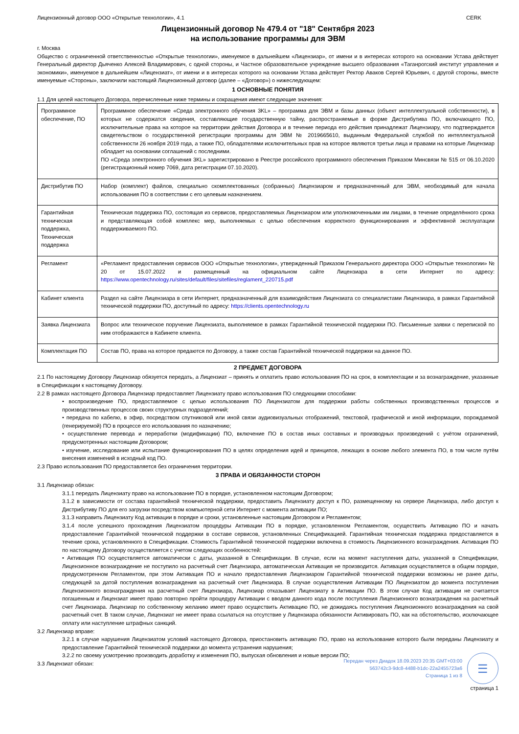Лицензионный договор ООО «Открытые технологии», 4.1 CERK
Лицензионный договор № 479.4 от "18" Сентября 2023
на использование программы для ЭВМ
г. Москва
Общество с ограниченной ответственностью «Открытые технологии», именуемое в дальнейшем «Лицензиар», от имени и в интересах которого на основании Устава действует Генеральный директор Дьяченко Алексей Владимирович, с одной стороны, и Частное образовательное учреждение высшего образования «Таганрогский институт управления и экономики», именуемое в дальнейшем «Лицензиат», от имени и в интересах которого на основании Устава действует Ректор Аваков Сергей Юрьевич, с другой стороны, вместе именуемые «Стороны», заключили настоящий Лицензионный договор (далее – «Договор») о нижеследующем:
1 ОСНОВНЫЕ ПОНЯТИЯ
1.1 Для целей настоящего Договора, перечисленные ниже термины и сокращения имеют следующие значения:
| Программное обеспечение, ПО | Программное обеспечение «Среда электронного обучения 3KL» – программа для ЭВМ и базы данных (объект интеллектуальной собственности), в которых не содержатся сведения, составляющие государственную тайну, распространяемые в форме Дистрибутива ПО, включающего ПО, исключительные права на которое на территории действия Договора и в течение периода его действия принадлежат Лицензиару, что подтверждается свидетельством о государственной регистрации программы для ЭВМ № 2019665610, выданным Федеральной службой по интеллектуальной собственности 26 ноября 2019 года, а также ПО, обладателями исключительных прав на которое являются третьи лица и правами на которые Лицензиар обладает на основании соглашений с последними. ПО «Среда электронного обучения 3KL» зарегистрировано в Реестре российского программного обеспечения Приказом Минсвязи № 515 от 06.10.2020 (регистрационный номер 7069, дата регистрации 07.10.2020). |
| Дистрибутив ПО | Набор (комплект) файлов, специально скомплектованных (собранных) Лицензиаром и предназначенный для ЭВМ, необходимый для начала использования ПО в соответствии с его целевым назначением. |
| Гарантийная техническая поддержка, Техническая поддержка | Техническая поддержка ПО, состоящая из сервисов, предоставляемых Лицензиаром или уполномоченными им лицами, в течение определённого срока и представляющая собой комплекс мер, выполняемых с целью обеспечения корректного функционирования и эффективной эксплуатации поддерживаемого ПО. |
| Регламент | «Регламент предоставления сервисов ООО «Открытые технологии», утвержденный Приказом Генерального директора ООО «Открытые технологии» № 20 от 15.07.2022 и размещенный на официальном сайте Лицензиара в сети Интернет по адресу: https://www.opentechnology.ru/sites/default/files/sitefiles/reglament_220715.pdf |
| Кабинет клиента | Раздел на сайте Лицензиара в сети Интернет, предназначенный для взаимодействия Лицензиата со специалистами Лицензиара, в рамках Гарантийной технической поддержки ПО, доступный по адресу: https://clients.opentechnology.ru |
| Заявка Лицензиата | Вопрос или техническое поручение Лицензиата, выполняемое в рамках Гарантийной технической поддержки ПО. Письменные заявки с перепиской по ним отображаются в Кабинете клиента. |
| Комплектация ПО | Состав ПО, права на которое предаются по Договору, а также состав Гарантийной технической поддержки на данное ПО. |
2 ПРЕДМЕТ ДОГОВОРА
2.1 По настоящему Договору Лицензиар обязуется передать, а Лицензиат – принять и оплатить право использования ПО на срок, в комплектации и за вознаграждение, указанные в Спецификации к настоящему Договору.
2.2 В рамках настоящего Договора Лицензиар предоставляет Лицензиату право использования ПО следующими способами:
• воспроизведение ПО, предоставляемое с целью использования ПО Лицензиатом для поддержки работы собственных производственных процессов и производственных процессов своих структурных подразделений;
• передача по кабелю, в эфир, посредством спутниковой или иной связи аудиовизуальных отображений, текстовой, графической и иной информации, порождаемой (генерируемой) ПО в процессе его использования по назначению;
• осуществление перевода и переработки (модификации) ПО, включение ПО в состав иных составных и производных произведений с учётом ограничений, предусмотренных настоящим Договором;
• изучение, исследование или испытание функционирования ПО в целях определения идей и принципов, лежащих в основе любого элемента ПО, в том числе путём внесения изменений в исходный код ПО.
2.3 Право использования ПО предоставляется без ограничения территории.
3 ПРАВА И ОБЯЗАННОСТИ СТОРОН
3.1 Лицензиар обязан:
3.1.1 передать Лицензиату право на использование ПО в порядке, установленном настоящим Договором;
3.1.2 в зависимости от состава гарантийной технической поддержки, предоставить Лицензиату доступ к ПО, размещенному на сервере Лицензиара, либо доступ к Дистрибутиву ПО для его загрузки посредством компьютерной сети Интернет с момента активации ПО;
3.1.3 направить Лицензиату Код активации в порядке и сроки, установленные настоящим Договором и Регламентом;
3.1.4 после успешного прохождения Лицензиатом процедуры Активации ПО в порядке, установленном Регламентом, осуществить Активацию ПО и начать предоставление Гарантийной технической поддержки в составе сервисов, установленных Спецификацией. Гарантийная техническая поддержка предоставляется в течение срока, установленного в Спецификации. Стоимость Гарантийной технической поддержки включена в стоимость Лицензионного вознаграждения. Активация ПО по настоящему Договору осуществляется с учетом следующих особенностей:
• Активация ПО осуществляется автоматически с даты, указанной в Спецификации. В случае, если на момент наступления даты, указанной в Спецификации, Лицензионное вознаграждение не поступило на расчетный счет Лицензиара, автоматическая Активация не производится. Активация осуществляется в общем порядке, предусмотренном Регламентом, при этом Активация ПО и начало предоставления Лицензиаром Гарантийной технической поддержки возможны не ранее даты, следующей за датой поступления вознаграждения на расчетный счет Лицензиара. В случае осуществления Активации ПО Лицензиатом до момента поступления Лицензионного вознаграждения на расчетный счет Лицензиара, Лицензиар отказывает Лицензиату в Активации ПО. В этом случае Код активации не считается погашенным и Лицензиат имеет право повторно пройти процедуру Активации с вводом данного кода после поступления Лицензионного вознаграждения на расчетный счет Лицензиара. Лицензиар по собственному желанию имеет право осуществить Активацию ПО, не дожидаясь поступления Лицензионного вознаграждения на свой расчетный счет. В таком случае, Лицензиат не имеет права ссылаться на отсутствие у Лицензиара обязанности Активировать ПО, как на обстоятельство, исключающее оплату или наступление штрафных санкций.
3.2 Лицензиар вправе:
3.2.1 в случае нарушения Лицензиатом условий настоящего Договора, приостановить активацию ПО, право на использование которого были переданы Лицензиату и предоставление Гарантийной технической поддержки до момента устранения нарушения;
3.2.2 по своему усмотрению производить доработку и изменения ПО, выпуская обновления и новые версии ПО;
3.3 Лицензиат обязан:
Передан через Диадок 18.09.2023 20:35 GMT+03:00
563742c3-9dc8-4488-b1dc-22a2455723a6
Страница 1 из 8
☰
страница 1